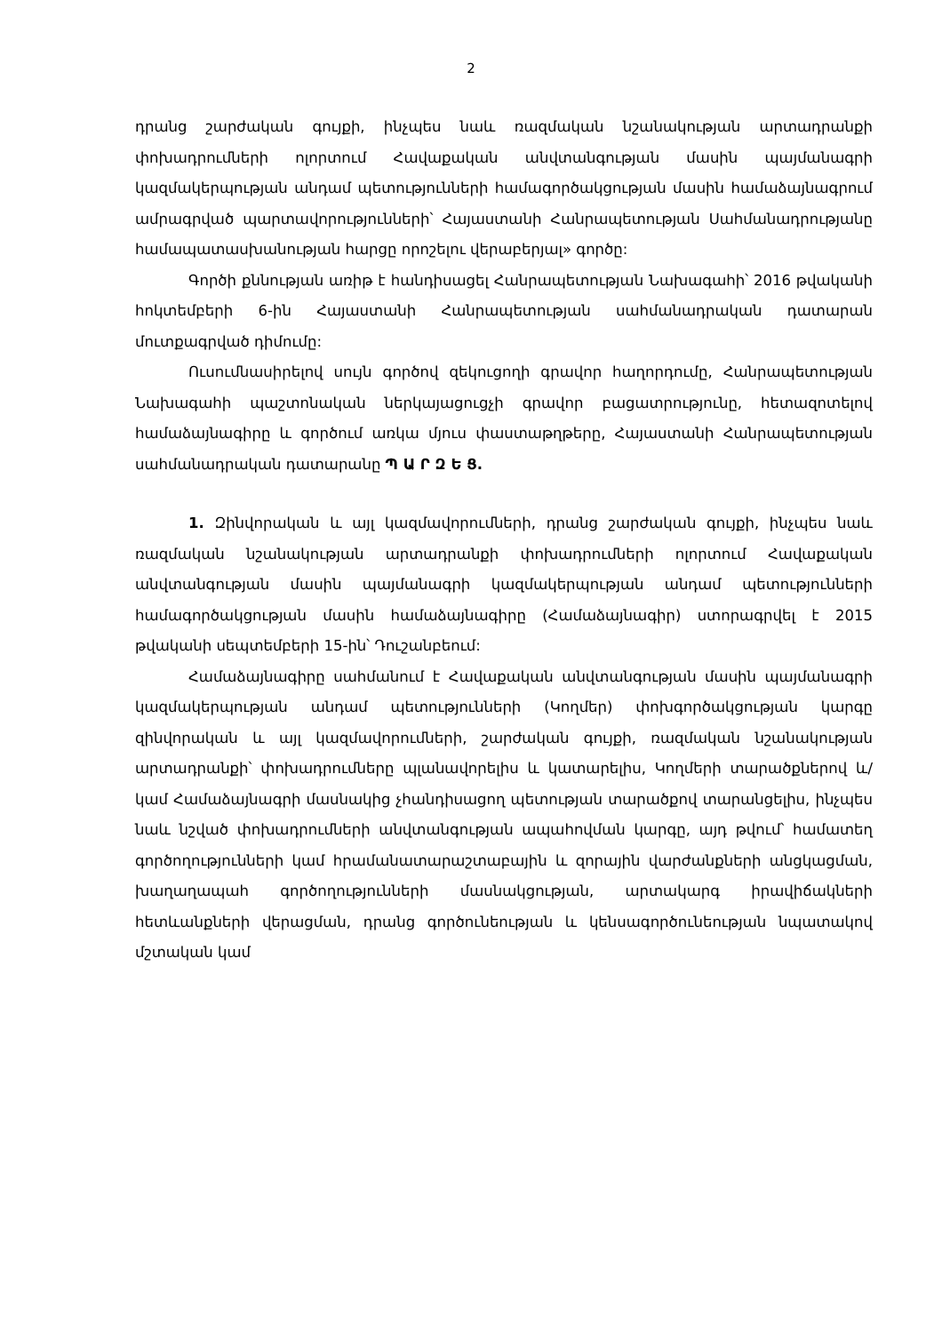2
դրանց շարժական գույքի, ինչպես նաև ռազմական նշանակության արտադրանքի փոխադրումների ոլորտում Հավաքական անվտանգության մասին պայմանագրի կազմակերպության անդամ պետությունների համագործակցության մասին համաձայնագրում ամրագրված պարտավորությունների՝ Հայաստանի Հանրապետության Սահմանադրությանը համապատասխանության հարցը որոշելու վերաբերյալ» գործը:
Գործի քննության առիթ է հանդիսացել Հանրապետության Նախագահի՝ 2016 թվականի հոկտեմբերի 6-ին Հայաստանի Հանրապետության սահմանադրական դատարան մուտքագրված դիմումը:
Ուսումնասիրելով սույն գործով զեկուցողի գրավոր հաղորդումը, Հանրապետության Նախագահի պաշտոնական ներկայացուցչի գրավոր բացատրությունը, հետազոտելով համաձայնագիրը և գործում առկա մյուս փաստաթղթերը, Հայաստանի Հանրապետության սահմանադրական դատարանը Պ Ա Ր Զ Ե Ց.
1. Զինվորական և այլ կազմավորումների, դրանց շարժական գույքի, ինչպես նաև ռազմական նշանակության արտադրանքի փոխադրումների ոլորտում Հավաքական անվտանգության մասին պայմանագրի կազմակերպության անդամ պետությունների համագործակցության մասին համաձայնագիրը (Համաձայնագիր) ստորագրվել է 2015 թվականի սեպտեմբերի 15-ին՝ Դուշանբեում:
Համաձայնագիրը սահմանում է Հավաքական անվտանգության մասին պայմանագրի կազմակերպության անդամ պետությունների (Կողմեր) փոխգործակցության կարգը զինվորական և այլ կազմավորումների, շարժական գույքի, ռազմական նշանակության արտադրանքի՝ փոխադրումները պլանավորելիս և կատարելիս, Կողմերի տարածքներով և/կամ Համաձայնագրի մասնակից չհանդիսացող պետության տարածքով տարանցելիս, ինչպես նաև նշված փոխադրումների անվտանգության ապահովման կարգը, այդ թվում՝ համատեղ գործողությունների կամ հրամանատարաշտաբային և զորային վարժանքների անցկացման, խաղաղապահ գործողությունների մասնակցության, արտակարգ իրավիճակների հետևանքների վերացման, դրանց գործունեության և կենսագործունեության նպատակով մշտական կամ